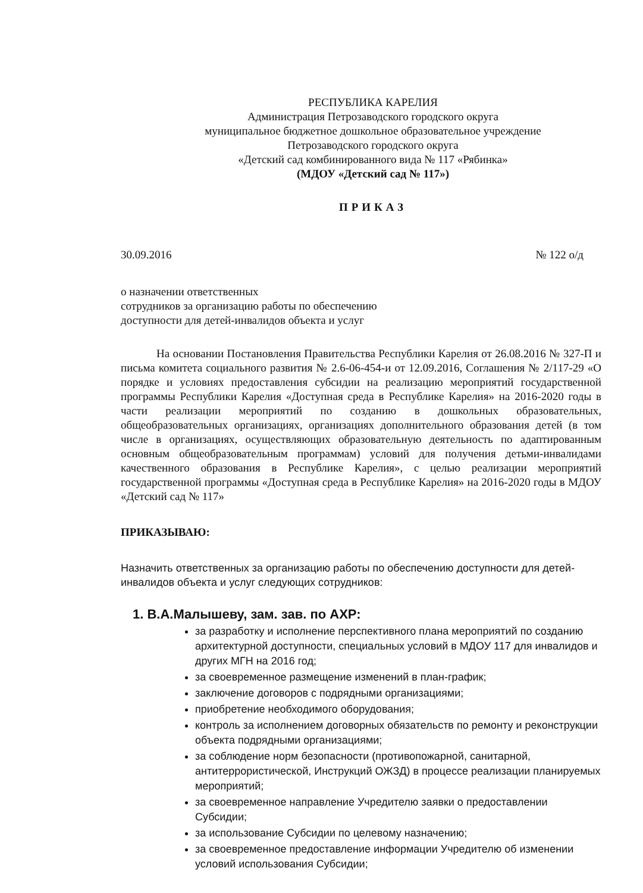РЕСПУБЛИКА КАРЕЛИЯ
Администрация Петрозаводского городского округа
муниципальное бюджетное дошкольное образовательное учреждение
Петрозаводского городского округа
«Детский сад комбинированного вида № 117 «Рябинка»
(МДОУ «Детский сад № 117»)
ПРИКАЗ
30.09.2016 № 122 о/д
о назначении ответственных
сотрудников за организацию работы по обеспечению
доступности для детей-инвалидов объекта и услуг
На основании Постановления Правительства Республики Карелия от 26.08.2016 № 327-П и письма комитета социального развития № 2.6-06-454-и от 12.09.2016, Соглашения № 2/117-29 «О порядке и условиях предоставления субсидии на реализацию мероприятий государственной программы Республики Карелия «Доступная среда в Республике Карелия» на 2016-2020 годы в части реализации мероприятий по созданию в дошкольных образовательных, общеобразовательных организациях, организациях дополнительного образования детей (в том числе в организациях, осуществляющих образовательную деятельность по адаптированным основным общеобразовательным программам) условий для получения детьми-инвалидами качественного образования в Республике Карелия», с целью реализации мероприятий государственной программы «Доступная среда в Республике Карелия» на 2016-2020 годы в МДОУ «Детский сад № 117»
ПРИКАЗЫВАЮ:
Назначить ответственных за организацию работы по обеспечению доступности для детей-инвалидов объекта и услуг следующих сотрудников:
1. В.А.Малышеву, зам. зав. по АХР:
за разработку и исполнение перспективного плана мероприятий по созданию архитектурной доступности, специальных условий в МДОУ 117 для инвалидов и других МГН на 2016 год;
за своевременное размещение изменений в план-график;
заключение договоров с подрядными организациями;
приобретение необходимого оборудования;
контроль за исполнением договорных обязательств по ремонту и реконструкции объекта подрядными организациями;
за соблюдение норм безопасности (противопожарной, санитарной, антитеррористической, Инструкций ОЖЗД) в процессе реализации планируемых мероприятий;
за своевременное направление Учредителю заявки о предоставлении Субсидии;
за использование Субсидии по целевому назначению;
за своевременное предоставление информации Учредителю об изменении условий использования Субсидии;